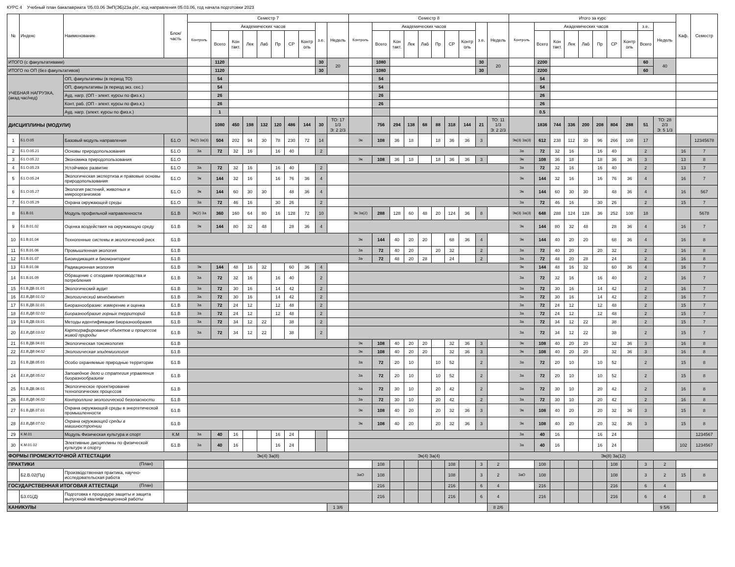КУРС 4 Учебный план бакалавриата '05.03.06 ЭиП(ЭБ)23а.plx', код направления 05.03.06, год начала подготовки 2023
| № | Индекс | Наименование | Блок/ часть | Семестр 7 | | | | | | | | | | Семестр 8 | | | | | | | | | | Итого за курс | | | | | | | | | | Каф. | Семестр |
| --- | --- | --- | --- | --- | --- | --- | --- | --- | --- | --- | --- | --- | --- | --- | --- | --- | --- | --- | --- | --- | --- | --- | --- | --- | --- | --- | --- | --- | --- | --- | --- | --- | --- | --- | --- |
| | | | | Контроль | Академических часов | | | | | | | з.е. | Недель | Контроль | Академических часов | | | | | | | з.е. | Недель | Контроль | Академических часов | | | | | | | з.е. | Недель | | |
| | | | | | Всего | Кон такт. | Лек | Лаб | Пр | СР | Контр оль | | | | Всего | Кон такт. | Лек | Лаб | Пр | СР | Контр оль | | | | Всего | Кон такт. | Лек | Лаб | Пр | СР | Контр оль | Всего | | | |
| ИТОГО (с факультативами) | | | | | 1120 | | | | | | | 30 | 20 | | 1080 | | | | | | | 30 | 20 | | 2200 | | | | | | | 60 | 40 | | |
| ИТОГО по ОП (без факультативов) | | | | | 1120 | | | | | | | 30 | | | 1080 | | | | | | | 30 | | | 2200 | | | | | | | 60 | | | |
| УЧЕБНАЯ НАГРУЗКА, (акад.час/нед) | | ОП, факультативы (в период ТО) | | | 54 | | | | | | | | | | 54 | | | | | | | | | | 54 | | | | | | | | | | |
| | | ОП, факультативы (в период экз. сес.) | | | 54 | | | | | | | | | | 54 | | | | | | | | | | 54 | | | | | | | | | | |
| | | Ауд. нагр. (ОП - элект. курсы по физ.к.) | | | 26 | | | | | | | | | | 26 | | | | | | | | | | 26 | | | | | | | | | | |
| | | Конт. раб. (ОП - элект. курсы по физ.к.) | | | 26 | | | | | | | | | | 26 | | | | | | | | | | 26 | | | | | | | | | | |
| | | Ауд. нагр. (элект. курсы по физ.к.) | | | 1 | | | | | | | | | | | | | | | | | | | | 0.5 | | | | | | | | | | |
| ДИСЦИПЛИНЫ (МОДУЛИ) | | | | | 1080 | 450 | 198 | 132 | 120 | 486 | 144 | 30 | ТО: 17 1/3 Э: 2 2/3 | | 756 | 294 | 138 | 68 | 88 | 318 | 144 | 21 | ТО: 11 1/3 Э: 2 2/3 | | 1836 | 744 | 336 | 200 | 208 | 804 | 288 | 51 | ТО: 28 2/3 Э: 5 1/3 | | |
| 1 | Б1.О.05 | Базовый модуль направления | Б1.О | Эк(2) За(3) | 504 | 202 | 94 | 30 | 78 | 230 | 72 | 14 | | Эк | 108 | 36 | 18 | | 18 | 36 | 36 | 3 | | Эк(3) За(3) | 612 | 238 | 112 | 30 | 96 | 266 | 108 | 17 | | | 12345678 |
| 2 | Б1.О.05.21 | Основы природопользования | Б1.О | За | 72 | 32 | 16 | | 16 | 40 | | 2 | | | | | | | | | | | | За | 72 | 32 | 16 | | 16 | 40 | | 2 | | 16 | 7 |
| 3 | Б1.О.05.22 | Экономика природопользования | Б1.О | | | | | | | | | | | Эк | 108 | 36 | 18 | | 18 | 36 | 36 | 3 | | Эк | 108 | 36 | 18 | | 18 | 36 | 36 | 3 | | 13 | 8 |
| 4 | Б1.О.05.23 | Устойчивое развитие | Б1.О | За | 72 | 32 | 16 | | 16 | 40 | | 2 | | | | | | | | | | | | За | 72 | 32 | 16 | | 16 | 40 | | 2 | | 13 | 7 |
| 5 | Б1.О.05.24 | Экологическая экспертиза и правовые основы природопользования | Б1.О | Эк | 144 | 32 | 16 | | 16 | 76 | 36 | 4 | | | | | | | | | | | | Эк | 144 | 32 | 16 | | 16 | 76 | 36 | 4 | | 16 | 7 |
| 6 | Б1.О.05.27 | Экология растений, животных и микроорганизмов | Б1.О | Эк | 144 | 60 | 30 | 30 | | 48 | 36 | 4 | | | | | | | | | | | | Эк | 144 | 60 | 30 | 30 | | 48 | 36 | 4 | | 16 | 567 |
| 7 | Б1.О.05.29 | Охрана окружающей среды | Б1.О | За | 72 | 46 | 16 | | 30 | 26 | | 2 | | | | | | | | | | | | За | 72 | 46 | 16 | | 30 | 26 | | 2 | | 15 | 7 |
| 8 | Б1.В.01 | Модуль профильной направленности | Б1.В | Эк(2) За | 360 | 160 | 64 | 80 | 16 | 128 | 72 | 10 | | Эк За(2) | 288 | 128 | 60 | 48 | 20 | 124 | 36 | 8 | | Эк(3) За(3) | 648 | 288 | 124 | 128 | 36 | 252 | 108 | 18 | | | 5678 |
| 9 | Б1.В.01.02 | Оценка воздействия на окружающую среду | Б1.В | Эк | 144 | 80 | 32 | 48 | | 28 | 36 | 4 | | | | | | | | | | | | Эк | 144 | 80 | 32 | 48 | | 28 | 36 | 4 | | 16 | 7 |
| 10 | Б1.В.01.04 | Техногенные системы и экологический риск | Б1.В | | | | | | | | | | | Эк | 144 | 40 | 20 | 20 | | 68 | 36 | 4 | | Эк | 144 | 40 | 20 | 20 | | 68 | 36 | 4 | | 16 | 8 |
| 11 | Б1.В.01.06 | Промышленная экология | Б1.В | | | | | | | | | | | За | 72 | 40 | 20 | | 20 | 32 | | 2 | | За | 72 | 40 | 20 | | 20 | 32 | | 2 | | 16 | 8 |
| 12 | Б1.В.01.07 | Биоиндикация и биомониторинг | Б1.В | | | | | | | | | | | За | 72 | 48 | 20 | 28 | | 24 | | 2 | | За | 72 | 48 | 20 | 28 | | 24 | | 2 | | 16 | 8 |
| 13 | Б1.В.01.08 | Радиационная экология | Б1.В | Эк | 144 | 48 | 16 | 32 | | 60 | 36 | 4 | | | | | | | | | | | | Эк | 144 | 48 | 16 | 32 | | 60 | 36 | 4 | | 16 | 7 |
| 14 | Б1.В.01.09 | Обращение с отходами производства и потребления | Б1.В | За | 72 | 32 | 16 | | 16 | 40 | | 2 | | | | | | | | | | | | За | 72 | 32 | 16 | | 16 | 40 | | 2 | | 16 | 7 |
| 15 | Б1.В.ДВ.01.01 | Экологический аудит | Б1.В | За | 72 | 30 | 16 | | 14 | 42 | | 2 | | | | | | | | | | | | За | 72 | 30 | 16 | | 14 | 42 | | 2 | | 16 | 7 |
| 16 | Б1.В.ДВ.01.02 | Экологический менеджмент | Б1.В | За | 72 | 30 | 16 | | 14 | 42 | | 2 | | | | | | | | | | | | За | 72 | 30 | 16 | | 14 | 42 | | 2 | | 16 | 7 |
| 17 | Б1.В.ДВ.02.01 | Биоразнообразие: измерение и оценка | Б1.В | За | 72 | 24 | 12 | | 12 | 48 | | 2 | | | | | | | | | | | | За | 72 | 24 | 12 | | 12 | 48 | | 2 | | 15 | 7 |
| 18 | Б1.В.ДВ.02.02 | Биоразнообразие горных территорий | Б1.В | За | 72 | 24 | 12 | | 12 | 48 | | 2 | | | | | | | | | | | | За | 72 | 24 | 12 | | 12 | 48 | | 2 | | 15 | 7 |
| 19 | Б1.В.ДВ.03.01 | Методы идентификации биоразнообразия | Б1.В | За | 72 | 34 | 12 | 22 | | 38 | | 2 | | | | | | | | | | | | За | 72 | 34 | 12 | 22 | | 38 | | 2 | | 15 | 7 |
| 20 | Б1.В.ДВ.03.02 | Картографирование объектов и процессов живой природы | Б1.В | За | 72 | 34 | 12 | 22 | | 38 | | 2 | | | | | | | | | | | | За | 72 | 34 | 12 | 22 | | 38 | | 2 | | 15 | 7 |
| 21 | Б1.В.ДВ.04.01 | Экологическая токсикология | Б1.В | | | | | | | | | | | Эк | 108 | 40 | 20 | 20 | | 32 | 36 | 3 | | Эк | 108 | 40 | 20 | 20 | | 32 | 36 | 3 | | 16 | 8 |
| 22 | Б1.В.ДВ.04.02 | Экологическая эпидемиология | Б1.В | | | | | | | | | | | Эк | 108 | 40 | 20 | 20 | | 32 | 36 | 3 | | Эк | 108 | 40 | 20 | 20 | | 32 | 36 | 3 | | 16 | 8 |
| 23 | Б1.В.ДВ.05.01 | Особо охраняемые природные территории | Б1.В | | | | | | | | | | | За | 72 | 20 | 10 | | 10 | 52 | | 2 | | За | 72 | 20 | 10 | | 10 | 52 | | 2 | | 15 | 8 |
| 24 | Б1.В.ДВ.05.02 | Заповедное дело и стратегия управления биоразнообразием | Б1.В | | | | | | | | | | | За | 72 | 20 | 10 | | 10 | 52 | | 2 | | За | 72 | 20 | 10 | | 10 | 52 | | 2 | | 15 | 8 |
| 25 | Б1.В.ДВ.06.01 | Экологическое проектирование технологических процессов | Б1.В | | | | | | | | | | | За | 72 | 30 | 10 | | 20 | 42 | | 2 | | За | 72 | 30 | 10 | | 20 | 42 | | 2 | | 16 | 8 |
| 26 | Б1.В.ДВ.06.02 | Контроллинг экологической безопасности | Б1.В | | | | | | | | | | | За | 72 | 30 | 10 | | 20 | 42 | | 2 | | За | 72 | 30 | 10 | | 20 | 42 | | 2 | | 16 | 8 |
| 27 | Б1.В.ДВ.07.01 | Охрана окружающей среды в энергетической промышленности | Б1.В | | | | | | | | | | | Эк | 108 | 40 | 20 | | 20 | 32 | 36 | 3 | | Эк | 108 | 40 | 20 | | 20 | 32 | 36 | 3 | | 15 | 8 |
| 28 | Б1.В.ДВ.07.02 | Охрана окружающей среды в машиностроении | Б1.В | | | | | | | | | | | Эк | 108 | 40 | 20 | | 20 | 32 | 36 | 3 | | Эк | 108 | 40 | 20 | | 20 | 32 | 36 | 3 | | 15 | 8 |
| 29 | К.М.01 | Модуль Физическая культура и спорт | К.М | За | 40 | 16 | | | 16 | 24 | | | | | | | | | | | | | | За | 40 | 16 | | | 16 | 24 | | | | | 1234567 |
| 30 | К.М.01.02 | Элективные дисциплины по физической культуре и спорту | Б1.В | За | 40 | 16 | | | 16 | 24 | | | | | | | | | | | | | | За | 40 | 16 | | | 16 | 24 | | | | 102 | 1234567 |
| ФОРМЫ ПРОМЕЖУТОЧНОЙ АТТЕСТАЦИИ | | | | Эк(4) За(8) | | | | | | | | | | Эк(4) За(4) | | | | | | | | | | Эк(8) За(12) | | | | | | | | | | | |
| ПРАКТИКИ (План) | | | | | | | | | | | | | | | 108 | | | | | 108 | | 3 | 2 | | 108 | | | | | 108 | | 3 | 2 | | |
| | Б2.В.02(Пд) | Производственная практика, научно-исследовательская работа | | | | | | | | | | | | ЗаО | 108 | | | | | 108 | | 3 | 2 | ЗаО | 108 | | | | | 108 | | 3 | 2 | 15 | 8 |
| ГОСУДАРСТВЕННАЯ ИТОГОВАЯ АТТЕСТАЦИ (План) | | | | | | | | | | | | | | | 216 | | | | | 216 | | 6 | 4 | | 216 | | | | | 216 | | 6 | 4 | | |
| | Б3.01(Д) | Подготовка к процедуре защиты и защита выпускной квалификационной работы | | | | | | | | | | | | | 216 | | | | | 216 | | 6 | 4 | | 216 | | | | | 216 | | 6 | 4 | | 8 |
| КАНИКУЛЫ | | | | | | | | | | | | | 1 3/6 | | | | | | | | | | 8 2/6 | | | | | | | | | | 9 5/6 | | |